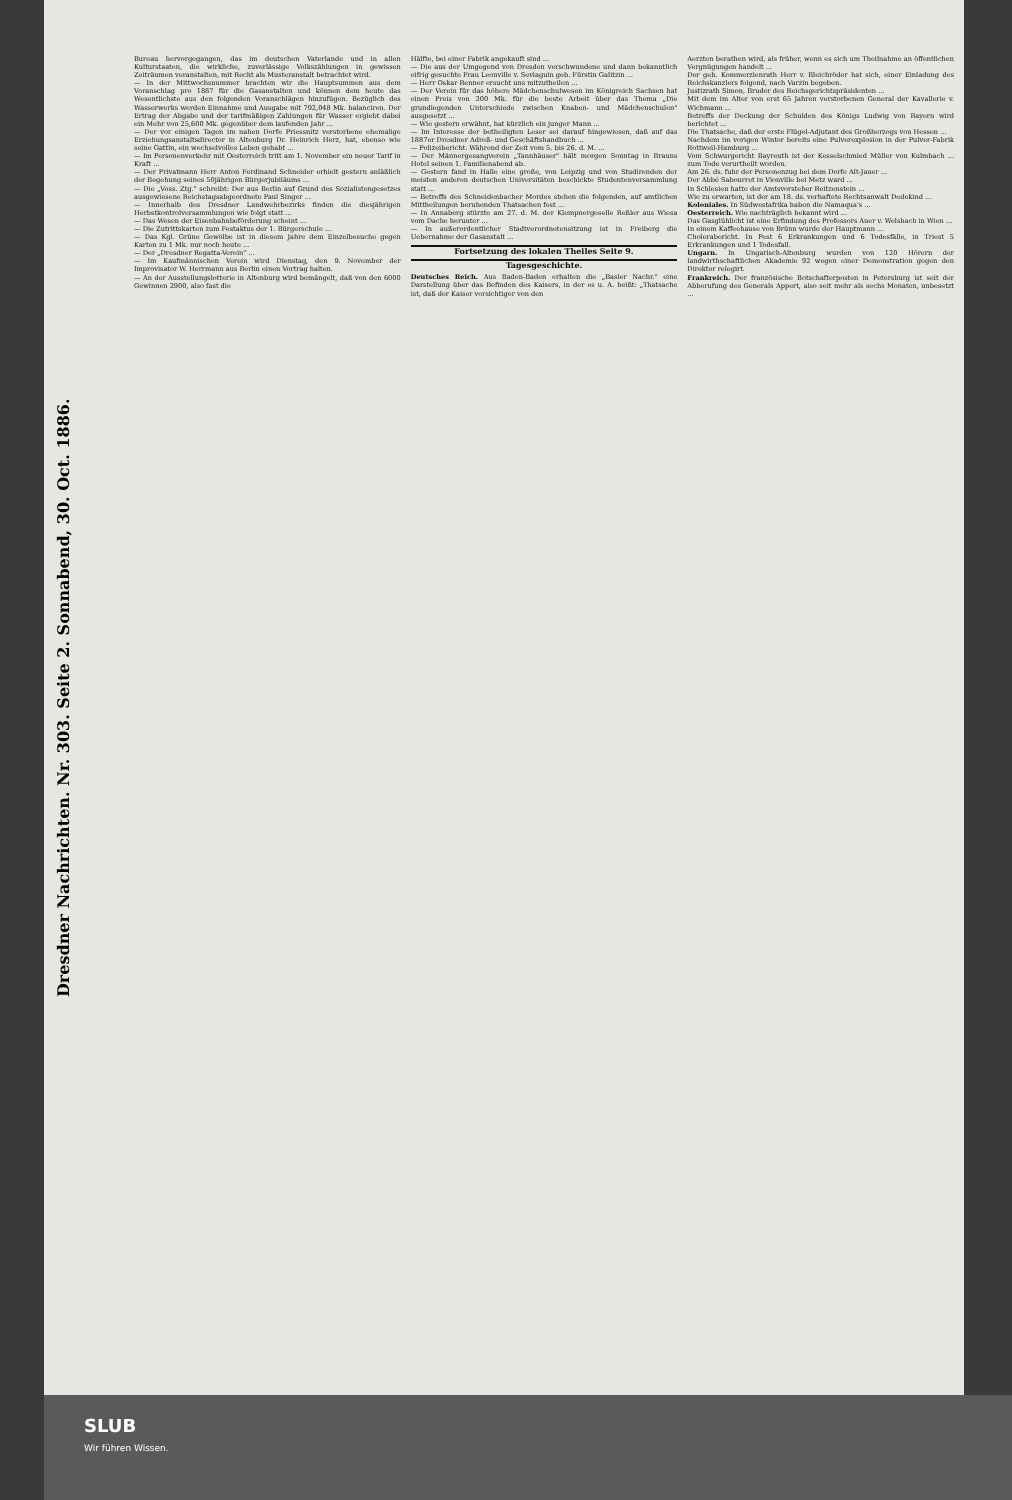Dresdner Nachrichten. Nr. 303. Seite 2. Sonnabend, 30. Oct. 1886.
Bureau hervorgegangen, das im deutschen Vaterlande und in allen Kulturstaaten, die wirkliche, zuverlässige Volkszählungen in gewissen Zeiträumen veranstalten, mit Recht als Musteranstalt betrachtet wird.
— In der Mittwochsnummer brachten wir die Hauptsummen aus dem Voranschlag pro 1887 für die Gasanstalten und können dem heute das Wesentlichste aus den folgenden Voranschlägen hinzufügen. Bezüglich des Wasserwerks werden Einnahme und Ausgabe mit 792,048 Mk. balanciren. Der Ertrag der Abgabe und der tarifmäßigen Zahlungen für Wasser ergiebt dabei ein Mehr von 25,600 Mk. gegenüber dem laufenden Jahr ...
— Der vor einigen Tagen im nahen Dorfe Priessnitz verstorbene ehemalige Erziehungsanstaltsdirector in Altenburg Dr. Heinrich Herz, hat, ebenso wie seine Gattin, ein wechselvolles Leben gehabt ...
— Im Personenverkehr mit Oesterreich tritt am 1. November ein neuer Tarif in Kraft ...
— Der Privatmann Herr Anton Ferdinand Schneider erhielt gestern anläßlich der Begehung seines 50jährigen Bürgerjubiläums ...
— Die „Voss. Ztg." schreibt: Der aus Berlin auf Grund des Sozialistengesetzes ausgewiesene Reichstagsabgeordnete Paul Singer ...
— Innerhalb des Dresdner Landwehrbezirks finden die diesjährigen Herbstkontrolversammlungen wie folgt statt ...
— Das Wesen der Eisenbahnbeförderung scheint ...
— Die Zutrittskarten zum Festaktus der 1. Bürgerschule ...
— Das Kgl. Grüne Gewölbe ist in diesem Jahre dem Einzelbesuche gegen Karten zu 1 Mk. nur noch heute ...
— Der „Dresdner Regatta-Verein" ...
— Im Kaufmännischen Verein wird Dienstag, den 9. November der Improvisator W. Herrmann aus Berlin einen Vortrag halten.
— An der Ausstellungslotterie in Altenburg wird bemängelt, daß von den 6000 Gewinnen 2900, also fast die
Hälfte, bei einer Fabrik angekauft sind ...
— Die aus der Umgegend von Dresden verschwundene und dann bekanntlich eifrig gesuchte Frau Leonville v. Seviaguin geb. Fürstin Galitzin ...
— Herr Oskar Renner ersucht uns mitzutheilen ...
— Der Verein für das höhere Mädchenschulwesen im Königreich Sachsen hat einen Preis von 300 Mk. für die beste Arbeit über das Thema „Die grundlegenden Unterschiede zwischen Knaben- und Mädchenschulen" ausgesetzt ...
— Wie gestern erwähnt, hat kürzlich ein junger Mann ...
— Im Interesse der betheiligten Leser sei darauf hingewiesen, daß auf das 1887er Dresdner Adreß- und Geschäftshandbuch ...
— Polizeibericht. Während der Zeit vom 5. bis 26. d. M. ...
— Der Männergesangverein „Tannhäuser" hält morgen Sonntag in Brauns Hotel seinen 1. Familienabend ab.
— Gestern fand in Halle eine große, von Leipzig und von Studirenden der meisten anderen deutschen Universitäten beschickte Studentenversammlung statt ...
— Betreffs des Schneidenbacher Mordes stehen die folgenden, auf amtlichen Mittheilungen beruhenden Thatsachen fest ...
— In Annaberg stürzte am 27. d. M. der Klempnergeselle Reßler aus Wiesa vom Dache herunter ...
— In außerordentlicher Stadtverordnetensitzung ist in Freiberg die Uebernahme der Gasanstalt ...
Fortsetzung des lokalen Theiles Seite 9.
Tagesgeschichte.
Deutsches Reich. Aus Baden-Baden erhalten die „Basler Nachr." eine Darstellung über das Befinden des Kaisers, in der es u. A. heißt: „Thatsache ist, daß der Kaiser vorsichtiger von den
Aerzten berathen wird, als früher, wenn es sich um Theilnahme an öffentlichen Vergnügungen handelt ...
Der geh. Kommerzienrath Herr v. Bleichröder hat sich, einer Einladung des Reichskanzlers folgend, nach Varzin begeben.
Justizrath Simon, Bruder des Reichsgerichtspräsidenten ...
Mit dem im Alter von erst 65 Jahren verstorbenen General der Kavallerie v. Wichmann ...
Betreffs der Deckung der Schulden des Königs Ludwig von Bayern wird berichtet ...
Die Thatsache, daß der erste Flügel-Adjutant des Großherzogs von Hessen ...
Nachdem im vorigen Winter bereits eine Pulverexplosion in der Pulver-Fabrik Rottweil-Hamburg ...
Vom Schwurgericht Bayreuth ist der Kesselschmied Müller von Kulmbach ... zum Tode verurtheilt worden.
Am 26. ds. fuhr der Personenzug bei dem Dorfe Alt-Jauer ...
Der Abbé Sabourret in Vionville bei Metz ward ...
In Schlesien hatte der Amtsvorsteher Reitzenstein ...
Wie zu erwarten, ist der am 18. ds. verhaftete Rechtsanwalt Dedekind ...
Koloniales. In Südwestafrika haben die Namaqua's ...
Oesterreich. Wie nachträglich bekannt wird ...
Das Gasglühlicht ist eine Erfindung des Professors Auer v. Welsbach in Wien ...
In einem Kaffeehause von Brünn wurde der Hauptmann ...
Cholerabericht. In Pest 6 Erkrankungen und 6 Todesfälle, in Triest 5 Erkrankungen und 1 Todesfall.
Ungarn. In Ungarisch-Altenburg wurden von 120 Hörern der landwirthschaftlichen Akademie 92 wegen einer Demonstration gegen den Direktor relegirt.
Frankreich. Der französische Botschafterposten in Petersburg ist seit der Abberufung des Generals Appert, also seit mehr als sechs Monaten, unbesetzt ...
SLUB
Wir führen Wissen.